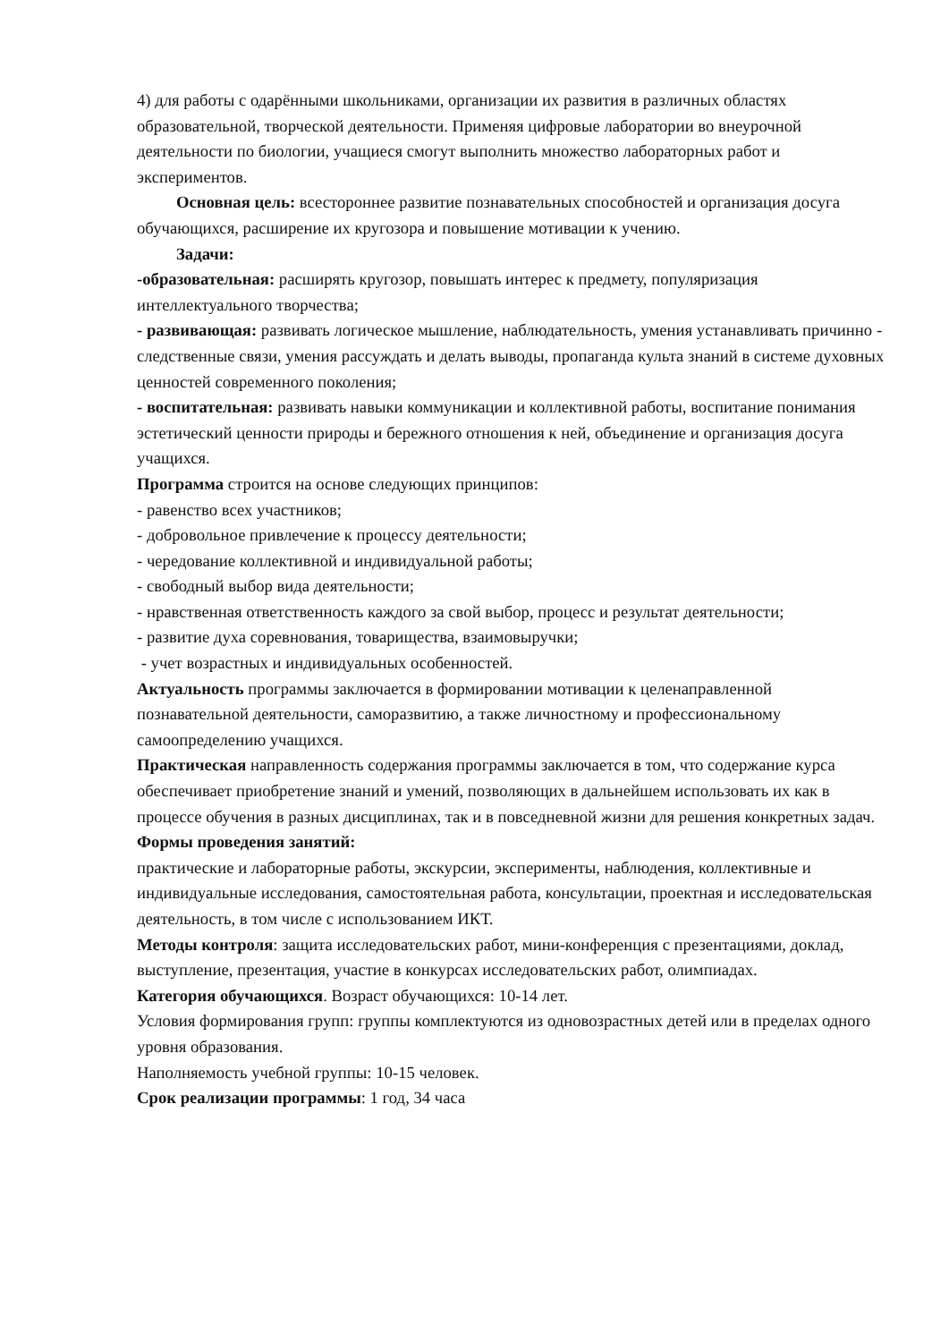4) для работы с одарёнными школьниками, организации их развития в различных областях образовательной, творческой деятельности. Применяя цифровые лаборатории во внеурочной деятельности по биологии, учащиеся смогут выполнить множество лабораторных работ и экспериментов.
Основная цель: всестороннее развитие познавательных способностей и организация досуга обучающихся, расширение их кругозора и повышение мотивации к учению.
Задачи:
-образовательная: расширять кругозор, повышать интерес к предмету, популяризация интеллектуального творчества;
- развивающая: развивать логическое мышление, наблюдательность, умения устанавливать причинно - следственные связи, умения рассуждать и делать выводы, пропаганда культа знаний в системе духовных ценностей современного поколения;
- воспитательная: развивать навыки коммуникации и коллективной работы, воспитание понимания эстетический ценности природы и бережного отношения к ней, объединение и организация досуга учащихся.
Программа строится на основе следующих принципов:
- равенство всех участников;
- добровольное привлечение к процессу деятельности;
- чередование коллективной и индивидуальной работы;
- свободный выбор вида деятельности;
- нравственная ответственность каждого за свой выбор, процесс и результат деятельности;
- развитие духа соревнования, товарищества, взаимовыручки;
- учет возрастных и индивидуальных особенностей.
Актуальность программы заключается в формировании мотивации к целенаправленной познавательной деятельности, саморазвитию, а также личностному и профессиональному самоопределению учащихся.
Практическая направленность содержания программы заключается в том, что содержание курса обеспечивает приобретение знаний и умений, позволяющих в дальнейшем использовать их как в процессе обучения в разных дисциплинах, так и в повседневной жизни для решения конкретных задач.
Формы проведения занятий:
практические и лабораторные работы, экскурсии, эксперименты, наблюдения, коллективные и индивидуальные исследования, самостоятельная работа, консультации, проектная и исследовательская деятельность, в том числе с использованием ИКТ.
Методы контроля: защита исследовательских работ, мини-конференция с презентациями, доклад, выступление, презентация, участие в конкурсах исследовательских работ, олимпиадах.
Категория обучающихся. Возраст обучающихся: 10-14 лет.
Условия формирования групп: группы комплектуются из одновозрастных детей или в пределах одного уровня образования.
Наполняемость учебной группы: 10-15 человек.
Срок реализации программы: 1 год, 34 часа